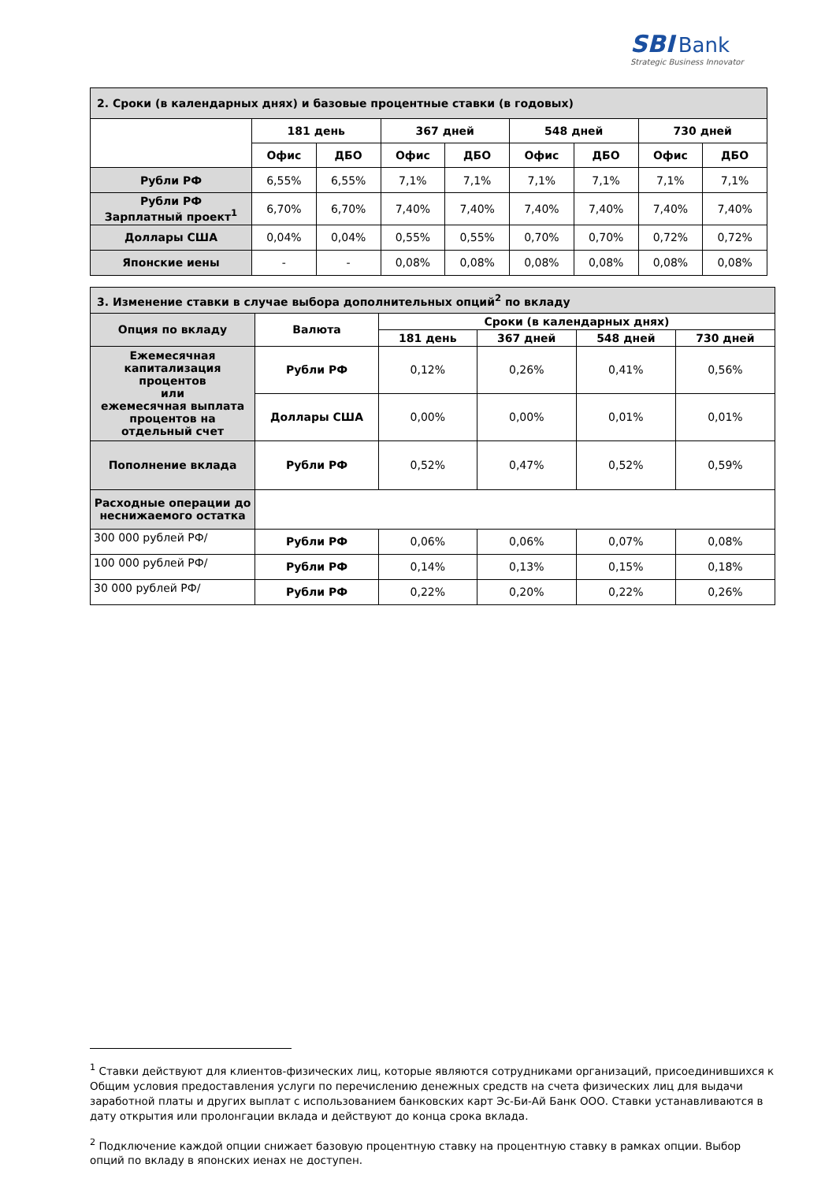SBI Bank
Strategic Business Innovator
| 2. Сроки (в календарных днях) и базовые процентные ставки (в годовых) | | | | | | | | |
| | 181 день | | 367 дней | | 548 дней | | 730 дней | |
| | Офис | ДБО | Офис | ДБО | Офис | ДБО | Офис | ДБО |
| Рубли РФ | 6,55% | 6,55% | 7,1% | 7,1% | 7,1% | 7,1% | 7,1% | 7,1% |
| Рубли РФ Зарплатный проект<sup>1</sup> | 6,70% | 6,70% | 7,40% | 7,40% | 7,40% | 7,40% | 7,40% | 7,40% |
| Доллары США | 0,04% | 0,04% | 0,55% | 0,55% | 0,70% | 0,70% | 0,72% | 0,72% |
| Японские иены | - | - | 0,08% | 0,08% | 0,08% | 0,08% | 0,08% | 0,08% |
| 3. Изменение ставки в случае выбора дополнительных опций<sup>2</sup> по вкладу | | | | | |
| Опция по вкладу | Валюта | Сроки (в календарных днях) | | | |
| | | 181 день | 367 дней | 548 дней | 730 дней |
| Ежемесячная капитализация процентов или ежемесячная выплата процентов на отдельный счет | Рубли РФ | 0,12% | 0,26% | 0,41% | 0,56% |
| | Доллары США | 0,00% | 0,00% | 0,01% | 0,01% |
| Пополнение вклада | Рубли РФ | 0,52% | 0,47% | 0,52% | 0,59% |
| Расходные операции до неснижаемого остатка | | | | | |
| 300 000 рублей РФ/ | Рубли РФ | 0,06% | 0,06% | 0,07% | 0,08% |
| 100 000 рублей РФ/ | Рубли РФ | 0,14% | 0,13% | 0,15% | 0,18% |
| 30 000 рублей РФ/ | Рубли РФ | 0,22% | 0,20% | 0,22% | 0,26% |
<sup>1</sup> Ставки действуют для клиентов-физических лиц, которые являются сотрудниками организаций, присоединившихся к Общим условия предоставления услуги по перечислению денежных средств на счета физических лиц для выдачи заработной платы и других выплат с использованием банковских карт Эс-Би-Ай Банк ООО. Ставки устанавливаются в дату открытия или пролонгации вклада и действуют до конца срока вклада.
<sup>2</sup> Подключение каждой опции снижает базовую процентную ставку на процентную ставку в рамках опции. Выбор опций по вкладу в японских иенах не доступен.